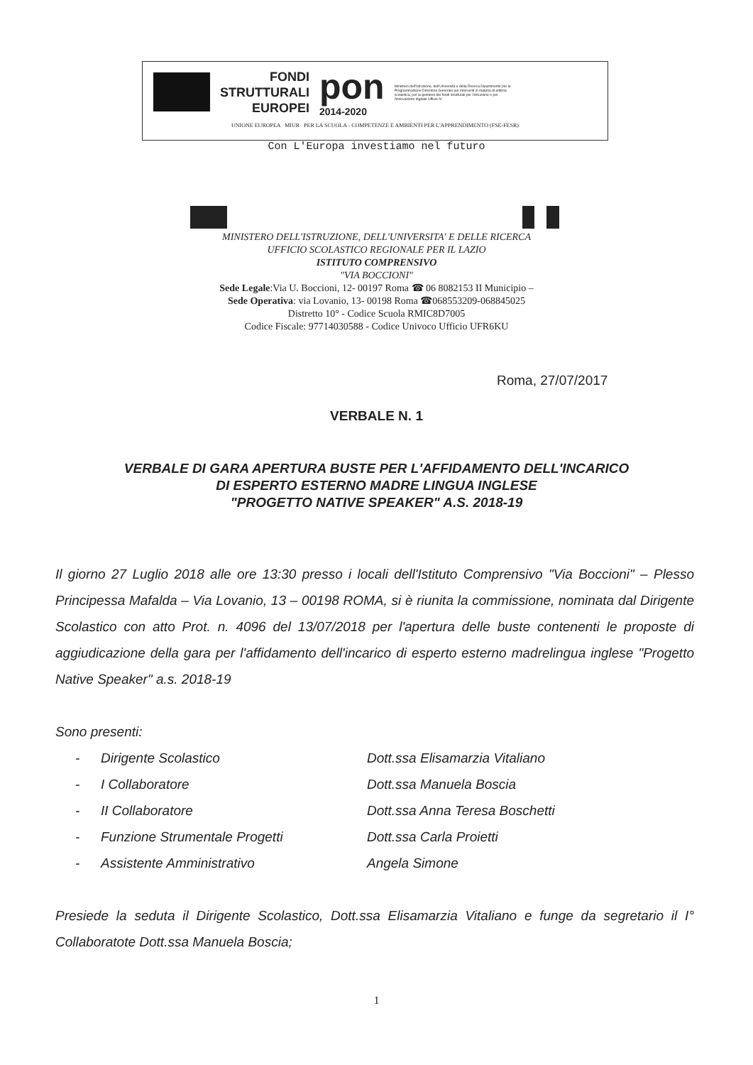FONDI
STRUTTURALI
EUROPEI
pon
2014-2020
Ministero dell'Istruzione, dell'Università e della Ricerca Dipartimento per la Programmazione Direzione Generale per interventi in materia di edilizia scolastica, per la gestione dei fondi strutturali per l'istruzione e per l'innovazione digitale Ufficio IV
UNIONE EUROPEA MIUR PER LA SCUOLA - COMPETENZE E AMBIENTI PER L'APPRENDIMENTO (FSE-FESR)
Con L'Europa investiamo nel futuro
MINISTERO DELL'ISTRUZIONE, DELL'UNIVERSITA' E DELLE RICERCA
UFFICIO SCOLASTICO REGIONALE PER IL LAZIO
ISTITUTO COMPRENSIVO
"VIA BOCCIONI"
Sede Legale:Via U. Boccioni, 12- 00197 Roma ☎ 06 8082153 II Municipio –
Sede Operativa: via Lovanio, 13- 00198 Roma ☎068553209-068845025
Distretto 10° - Codice Scuola RMIC8D7005
Codice Fiscale: 97714030588 - Codice Univoco Ufficio UFR6KU
Roma, 27/07/2017
VERBALE N. 1
VERBALE DI GARA APERTURA BUSTE PER L'AFFIDAMENTO DELL'INCARICO
DI ESPERTO ESTERNO MADRE LINGUA INGLESE
"PROGETTO NATIVE SPEAKER" A.S. 2018-19
Il giorno 27 Luglio 2018 alle ore 13:30 presso i locali dell'Istituto Comprensivo "Via Boccioni" – Plesso Principessa Mafalda – Via Lovanio, 13 – 00198 ROMA, si è riunita la commissione, nominata dal Dirigente Scolastico con atto Prot. n. 4096 del 13/07/2018 per l'apertura delle buste contenenti le proposte di aggiudicazione della gara per l'affidamento dell'incarico di esperto esterno madrelingua inglese "Progetto Native Speaker" a.s. 2018-19
Sono presenti:
| - | Dirigente Scolastico | Dott.ssa Elisamarzia Vitaliano |
| - | I Collaboratore | Dott.ssa Manuela Boscia |
| - | II Collaboratore | Dott.ssa Anna Teresa Boschetti |
| - | Funzione Strumentale Progetti | Dott.ssa Carla Proietti |
| - | Assistente Amministrativo | Angela Simone |
Presiede la seduta il Dirigente Scolastico, Dott.ssa Elisamarzia Vitaliano e funge da segretario il I° Collaboratote Dott.ssa Manuela Boscia;
1